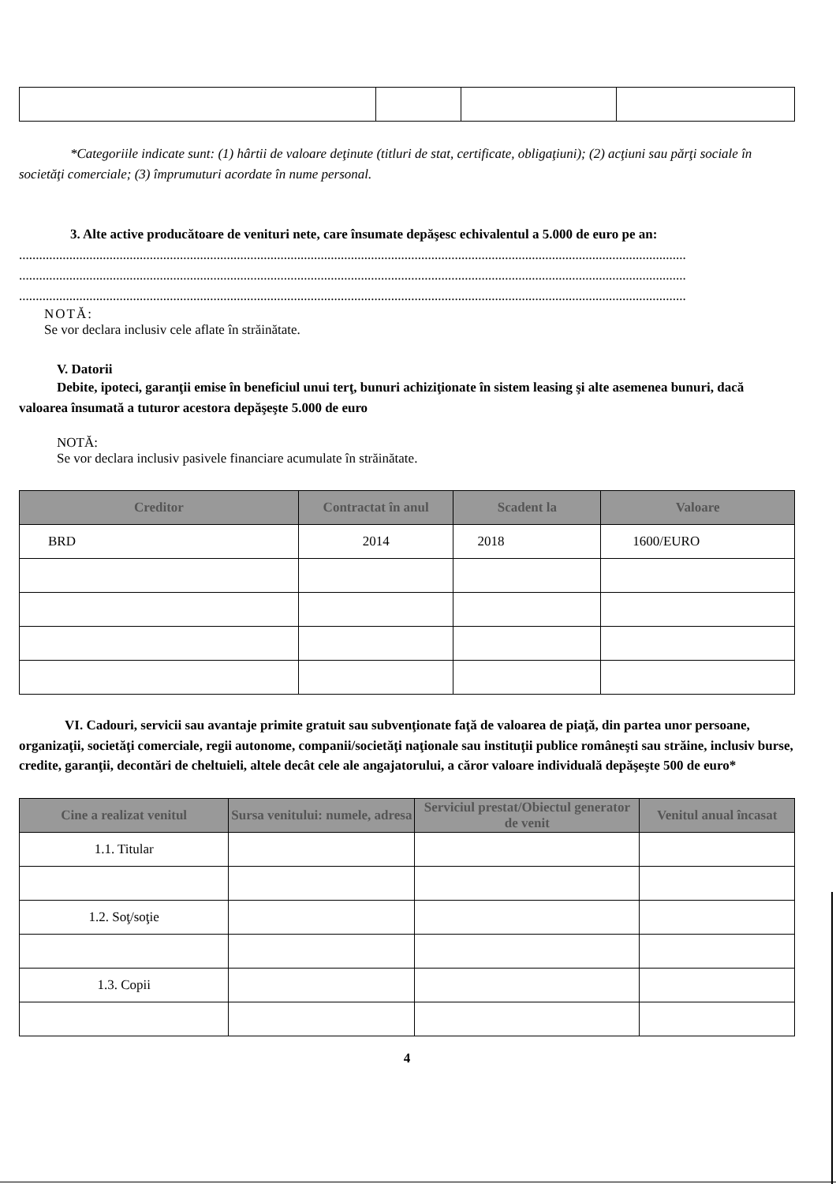*Categoriile indicate sunt: (1) hârtii de valoare deţinute (titluri de stat, certificate, obligaţiuni); (2) acţiuni sau părţi sociale în societăţi comerciale; (3) împrumuturi acordate în nume personal.
3. Alte active producătoare de venituri nete, care însumate depăşesc echivalentul a 5.000 de euro pe an:
.......................................................................................................................................................................................................
.......................................................................................................................................................................................................
.......................................................................................................................................................................................................
NOTĂ:
Se vor declara inclusiv cele aflate în străinătate.
V. Datorii
Debite, ipoteci, garanţii emise în beneficiul unui terţ, bunuri achiziţionate în sistem leasing şi alte asemenea bunuri, dacă valoarea însumată a tuturor acestora depăşeşte 5.000 de euro
NOTĂ:
Se vor declara inclusiv pasivele financiare acumulate în străinătate.
| Creditor | Contractat în anul | Scadent la | Valoare |
| --- | --- | --- | --- |
| BRD | 2014 | 2018 | 1600/EURO |
VI. Cadouri, servicii sau avantaje primite gratuit sau subvenţionate faţă de valoarea de piaţă, din partea unor persoane, organizaţii, societăţi comerciale, regii autonome, companii/societăţi naţionale sau instituţii publice româneşti sau străine, inclusiv burse, credite, garanţii, decontări de cheltuieli, altele decât cele ale angajatorului, a căror valoare individuală depăşeşte 500 de euro*
| Cine a realizat venitul | Sursa venitului: numele, adresa | Serviciul prestat/Obiectul generator de venit | Venitul anual încasat |
| --- | --- | --- | --- |
| 1.1. Titular | | | |
| 1.2. Soţ/soţie | | | |
| 1.3. Copii | | | |
4